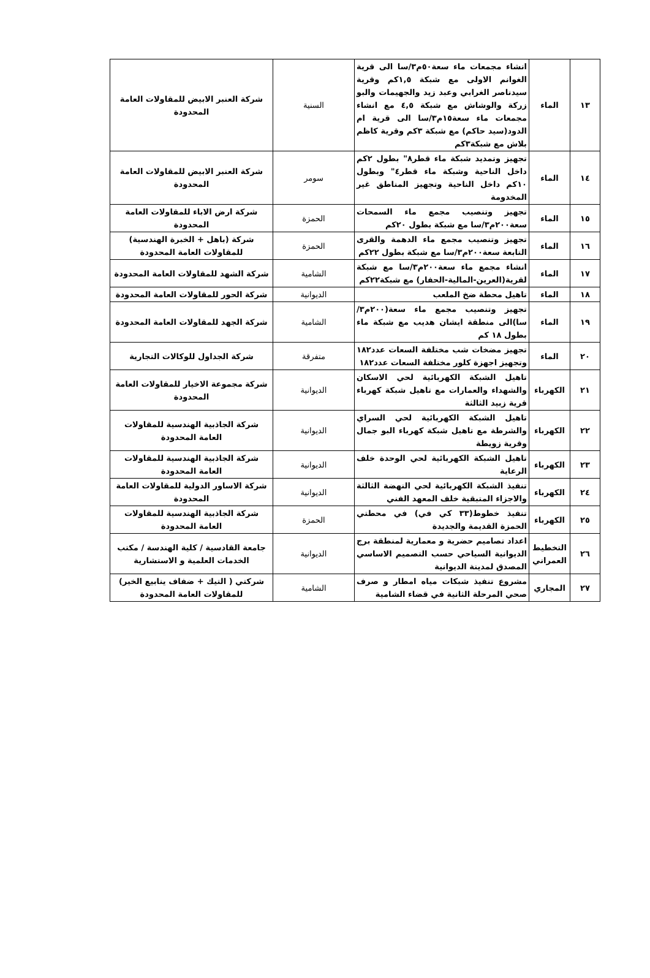| ١٣ | الماء | انشاء مجمعات ماء سعة٥٠م٣/سا الى قرية الغوانم الاولى مع شبكة ١,٥كم وقرية سيدناصر الغرابي وعبد زيد والجهيمات والبو زركة والوشاش مع شبكة ٤,٥ مع انشاء مجمعات ماء سعة١٥م٣/سا الى قرية ام الدود(سيد حاكم) مع شبكة ٣كم وقرية كاظم بلاش مع شبكة٣كم | السنية | شركة العنبر الابيض للمقاولات العامة المحدودة |
| ١٤ | الماء | تجهيز وتمديد شبكة ماء قطر٨" بطول ٢كم داخل الناحية وشبكة ماء قطر٤" وبطول ١٠كم داخل الناحية وتجهيز المناطق غير المخدومة | سومر | شركة العنبر الابيض للمقاولات العامة المحدودة |
| ١٥ | الماء | تجهيز وتنصيب مجمع ماء السمحات سعة٢٠٠م٣/سا مع شبكة بطول ٢٠كم | الحمزة | شركة ارض الاباء للمقاولات العامة المحدودة |
| ١٦ | الماء | تجهيز وتنصيب مجمع ماء الدهمة والقرى التابعة سعة٢٠٠م٣/سا مع شبكة بطول ٢٢كم | الحمزة | شركة (باهل + الخبرة الهندسية) للمقاولات العامة المحدودة |
| ١٧ | الماء | انشاء مجمع ماء سعة٢٠٠م٣/سا مع شبكة لقرية(العرين-المالية-الحفار) مع شبكة٢٢كم | الشامية | شركة الشهد للمقاولات العامة المحدودة |
| ١٨ | الماء | تاهيل محطة ضخ الملعب | الديوانية | شركة الحور للمقاولات العامة المحدودة |
| ١٩ | الماء | تجهيز وتنصيب مجمع ماء سعة(٢٠٠م٣/سا)الى منطقة ايشان هديب مع شبكة ماء بطول ١٨ كم | الشامية | شركة الجهد للمقاولات العامة المحدودة |
| ٢٠ | الماء | تجهيز مضخات شب مختلفة السعات عدد١٨٢ وتجهيز اجهزة كلور مختلفة السعات عدد١٨٢ | متفرقة | شركة الجداول للوكالات التجارية |
| ٢١ | الكهرباء | تاهيل الشبكة الكهربائية لحي الاسكان والشهداء والعمارات مع تاهيل شبكة كهرباء قرية زبيد الثالثة | الديوانية | شركة مجموعة الاخيار للمقاولات العامة المحدودة |
| ٢٢ | الكهرباء | تاهيل الشبكة الكهربائية لحي السراي والشرطة مع تاهيل شبكة كهرباء البو جمال وقرية زويطة | الديوانية | شركة الجاذبية الهندسية للمقاولات العامة المحدودة |
| ٢٣ | الكهرباء | تاهيل الشبكة الكهربائية لحي الوحدة خلف الرعاية | الديوانية | شركة الجاذبية الهندسية للمقاولات العامة المحدودة |
| ٢٤ | الكهرباء | تنفيذ الشبكة الكهربائية لحي النهضة الثالثة والاجزاء المتبقية خلف المعهد الفني | الديوانية | شركة الاساور الدولية للمقاولات العامة المحدودة |
| ٢٥ | الكهرباء | تنفيذ خطوط(٣٣ كي في) في محطتي الحمزة القديمة والجديدة | الحمزة | شركة الجاذبية الهندسية للمقاولات العامة المحدودة |
| ٢٦ | التخطيط العمراني | اعداد تصاميم حضرية و معمارية لمنطقة برج الديوانية السياحي حسب التصميم الاساسي المصدق لمدينة الديوانية | الديوانية | جامعة القادسية / كلية الهندسة / مكتب الخدمات العلمية و الاستشارية |
| ٢٧ | المجاري | مشروع تنفيذ شبكات مياه امطار و صرف صحي المرحلة الثانية في قضاء الشامية | الشامية | شركتي ( التيك + ضفاف ينابيع الخير) للمقاولات العامة المحدودة |